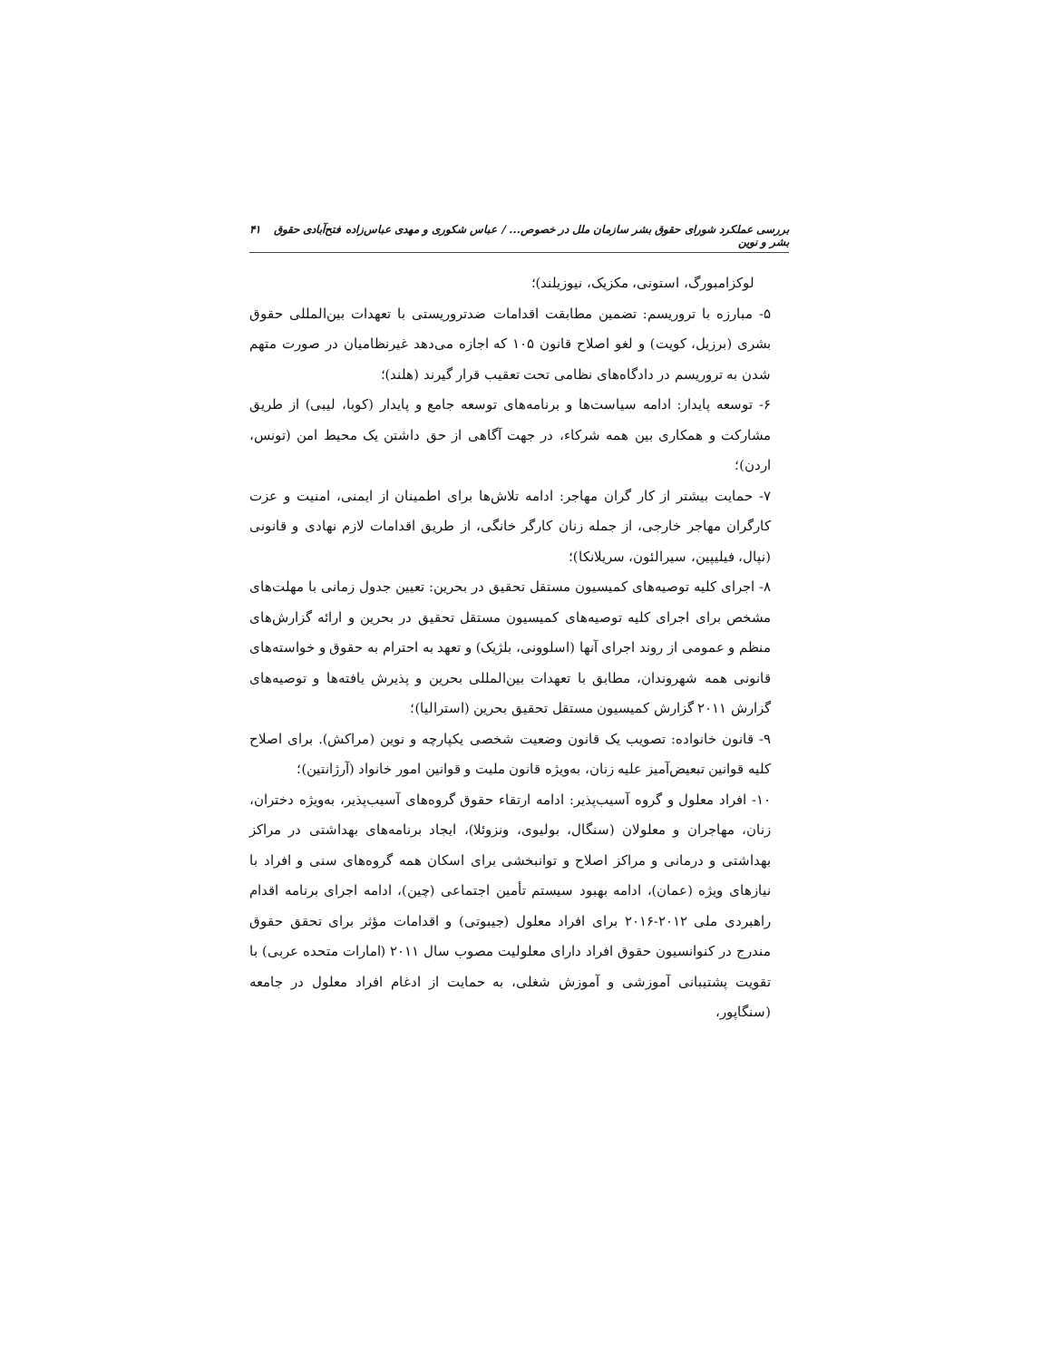بررسی عملکرد شورای حقوق بشر سازمان ملل در خصوص... / عباس شکوری و مهدی عباس‌زاده فتح‌آبادی حقوق بشر و نوین ۴۱
لوکزامبورگ، استونی، مکزیک، نیوزیلند)؛
۵- مبارزه با تروریسم: تضمین مطابقت اقدامات ضدتروریستی با تعهدات بین‌المللی حقوق بشری (برزیل، کویت) و لغو اصلاح قانون ۱۰۵ که اجازه می‌دهد غیرنظامیان در صورت متهم شدن به تروریسم در دادگاه‌های نظامی تحت تعقیب قرار گیرند (هلند)؛
۶- توسعه پایدار: ادامه سیاست‌ها و برنامه‌های توسعه جامع و پایدار (کوبا، لیبی) از طریق مشارکت و همکاری بین همه شرکاء، در جهت آگاهی از حق داشتن یک محیط امن (تونس، اردن)؛
۷- حمایت بیشتر از کار گران مهاجر: ادامه تلاش‌ها برای اطمینان از ایمنی، امنیت و عزت کارگران مهاجر خارجی، از جمله زنان کارگر خانگی، از طریق اقدامات لازم نهادی و قانونی (نپال، فیلیپین، سیرالئون، سریلانکا)؛
۸- اجرای کلیه توصیه‌های کمیسیون مستقل تحقیق در بحرین: تعیین جدول زمانی با مهلت‌های مشخص برای اجرای کلیه توصیه‌های کمیسیون مستقل تحقیق در بحرین و ارائه گزارش‌های منظم و عمومی از روند اجرای آنها (اسلوونی، بلژیک) و تعهد به احترام به حقوق و خواسته‌های قانونی همه شهروندان، مطابق با تعهدات بین‌المللی بحرین و پذیرش یافته‌ها و توصیه‌های گزارش ۲۰۱۱ گزارش کمیسیون مستقل تحقیق بحرین (استرالیا)؛
۹- قانون خانواده: تصویب یک قانون وضعیت شخصی یکپارچه و نوین (مراکش). برای اصلاح کلیه قوانین تبعیض‌آمیز علیه زنان، به‌ویژه قانون ملیت و قوانین امور خانواد (آرژانتین)؛
۱۰- افراد معلول و گروه آسیب‌پذیر: ادامه ارتقاء حقوق گروه‌های آسیب‌پذیر، به‌ویژه دختران، زنان، مهاجران و معلولان (سنگال، بولیوی، ونزوئلا)، ایجاد برنامه‌های بهداشتی در مراکز بهداشتی و درمانی و مراکز اصلاح و توانبخشی برای اسکان همه گروه‌های سنی و افراد با نیازهای ویژه (عمان)، ادامه بهبود سیستم تأمین اجتماعی (چین)، ادامه اجرای برنامه اقدام راهبردی ملی ۲۰۱۲-۲۰۱۶ برای افراد معلول (جیبوتی) و اقدامات مؤثر برای تحقق حقوق مندرج در کنوانسیون حقوق افراد دارای معلولیت مصوب سال ۲۰۱۱ (امارات متحده عربی) با تقویت پشتیبانی آموزشی و آموزش شغلی، به حمایت از ادغام افراد معلول در جامعه (سنگاپور،